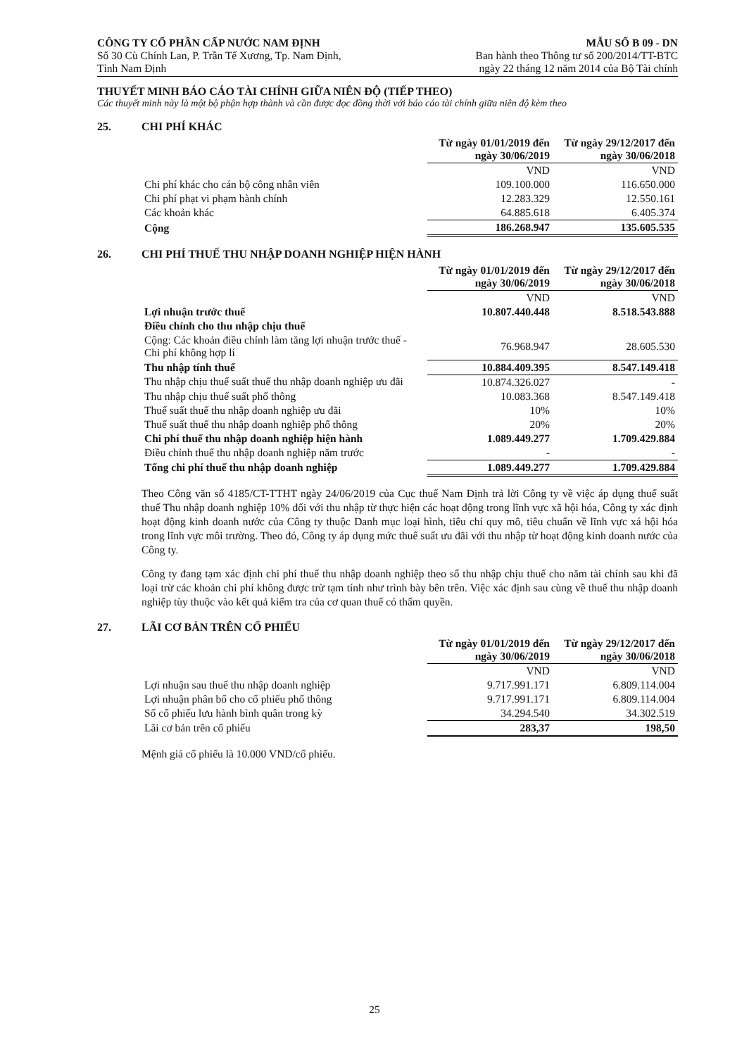CÔNG TY CỔ PHẦN CẤP NƯỚC NAM ĐỊNH
Số 30 Cù Chính Lan, P. Trần Tế Xương, Tp. Nam Định,
Tỉnh Nam Định
MẪU SỐ B 09 - DN
Ban hành theo Thông tư số 200/2014/TT-BTC
ngày 22 tháng 12 năm 2014 của Bộ Tài chính
THUYẾT MINH BÁO CÁO TÀI CHÍNH GIỮA NIÊN ĐỘ (TIẾP THEO)
Các thuyết minh này là một bộ phận hợp thành và cần được đọc đồng thời với báo cáo tài chính giữa niên độ kèm theo
25. CHI PHÍ KHÁC
| | Từ ngày 01/01/2019 đến ngày 30/06/2019 | Từ ngày 29/12/2017 đến ngày 30/06/2018 |
| | VND | VND |
| Chi phí khác cho cán bộ công nhân viên | 109.100.000 | 116.650.000 |
| Chi phí phạt vi phạm hành chính | 12.283.329 | 12.550.161 |
| Các khoản khác | 64.885.618 | 6.405.374 |
| Cộng | 186.268.947 | 135.605.535 |
26. CHI PHÍ THUẾ THU NHẬP DOANH NGHIỆP HIỆN HÀNH
| | Từ ngày 01/01/2019 đến ngày 30/06/2019 | Từ ngày 29/12/2017 đến ngày 30/06/2018 |
| | VND | VND |
| Lợi nhuận trước thuế | 10.807.440.448 | 8.518.543.888 |
| Điều chỉnh cho thu nhập chịu thuế | | |
| Cộng: Các khoản điều chỉnh làm tăng lợi nhuận trước thuế - Chi phí không hợp lí | 76.968.947 | 28.605.530 |
| Thu nhập tính thuế | 10.884.409.395 | 8.547.149.418 |
| Thu nhập chịu thuế suất thuế thu nhập doanh nghiệp ưu đãi | 10.874.326.027 | - |
| Thu nhập chịu thuế suất phổ thông | 10.083.368 | 8.547.149.418 |
| Thuế suất thuế thu nhập doanh nghiệp ưu đãi | 10% | 10% |
| Thuế suất thuế thu nhập doanh nghiệp phổ thông | 20% | 20% |
| Chi phí thuế thu nhập doanh nghiệp hiện hành | 1.089.449.277 | 1.709.429.884 |
| Điều chỉnh thuế thu nhập doanh nghiệp năm trước | - | - |
| Tổng chi phí thuế thu nhập doanh nghiệp | 1.089.449.277 | 1.709.429.884 |
Theo Công văn số 4185/CT-TTHT ngày 24/06/2019 của Cục thuế Nam Định trả lời Công ty về việc áp dụng thuế suất thuế Thu nhập doanh nghiệp 10% đối với thu nhập từ thực hiện các hoạt động trong lĩnh vực xã hội hóa, Công ty xác định hoạt động kinh doanh nước của Công ty thuộc Danh mục loại hình, tiêu chí quy mô, tiêu chuẩn về lĩnh vực xá hội hóa trong lĩnh vực môi trường. Theo đó, Công ty áp dụng mức thuế suất ưu đãi với thu nhập từ hoạt động kinh doanh nước của Công ty.
Công ty đang tạm xác định chi phí thuế thu nhập doanh nghiệp theo số thu nhập chịu thuế cho năm tài chính sau khi đã loại trừ các khoản chi phí không được trừ tạm tính như trình bày bên trên. Việc xác định sau cùng về thuế thu nhập doanh nghiệp tùy thuộc vào kết quả kiểm tra của cơ quan thuế có thẩm quyền.
27. LÃI CƠ BẢN TRÊN CỔ PHIẾU
| | Từ ngày 01/01/2019 đến ngày 30/06/2019 | Từ ngày 29/12/2017 đến ngày 30/06/2018 |
| | VND | VND |
| Lợi nhuận sau thuế thu nhập doanh nghiệp | 9.717.991.171 | 6.809.114.004 |
| Lợi nhuận phân bổ cho cổ phiếu phổ thông | 9.717.991.171 | 6.809.114.004 |
| Số cổ phiếu lưu hành bình quân trong kỳ | 34.294.540 | 34.302.519 |
| Lãi cơ bản trên cổ phiếu | 283,37 | 198,50 |
Mệnh giá cổ phiếu là 10.000 VND/cổ phiếu.
25